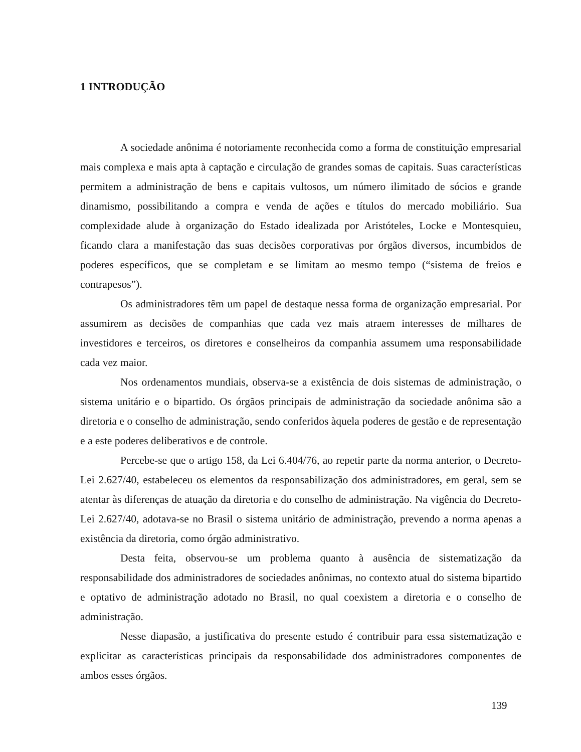1 INTRODUÇÃO
A sociedade anônima é notoriamente reconhecida como a forma de constituição empresarial mais complexa e mais apta à captação e circulação de grandes somas de capitais. Suas características permitem a administração de bens e capitais vultosos, um número ilimitado de sócios e grande dinamismo, possibilitando a compra e venda de ações e títulos do mercado mobiliário. Sua complexidade alude à organização do Estado idealizada por Aristóteles, Locke e Montesquieu, ficando clara a manifestação das suas decisões corporativas por órgãos diversos, incumbidos de poderes específicos, que se completam e se limitam ao mesmo tempo (“sistema de freios e contrapesos”).
Os administradores têm um papel de destaque nessa forma de organização empresarial. Por assumirem as decisões de companhias que cada vez mais atraem interesses de milhares de investidores e terceiros, os diretores e conselheiros da companhia assumem uma responsabilidade cada vez maior.
Nos ordenamentos mundiais, observa-se a existência de dois sistemas de administração, o sistema unitário e o bipartido. Os órgãos principais de administração da sociedade anônima são a diretoria e o conselho de administração, sendo conferidos àquela poderes de gestão e de representação e a este poderes deliberativos e de controle.
Percebe-se que o artigo 158, da Lei 6.404/76, ao repetir parte da norma anterior, o Decreto-Lei 2.627/40, estabeleceu os elementos da responsabilização dos administradores, em geral, sem se atentar às diferenças de atuação da diretoria e do conselho de administração. Na vigência do Decreto-Lei 2.627/40, adotava-se no Brasil o sistema unitário de administração, prevendo a norma apenas a existência da diretoria, como órgão administrativo.
Desta feita, observou-se um problema quanto à ausência de sistematização da responsabilidade dos administradores de sociedades anônimas, no contexto atual do sistema bipartido e optativo de administração adotado no Brasil, no qual coexistem a diretoria e o conselho de administração.
Nesse diapasão, a justificativa do presente estudo é contribuir para essa sistematização e explicitar as características principais da responsabilidade dos administradores componentes de ambos esses órgãos.
139